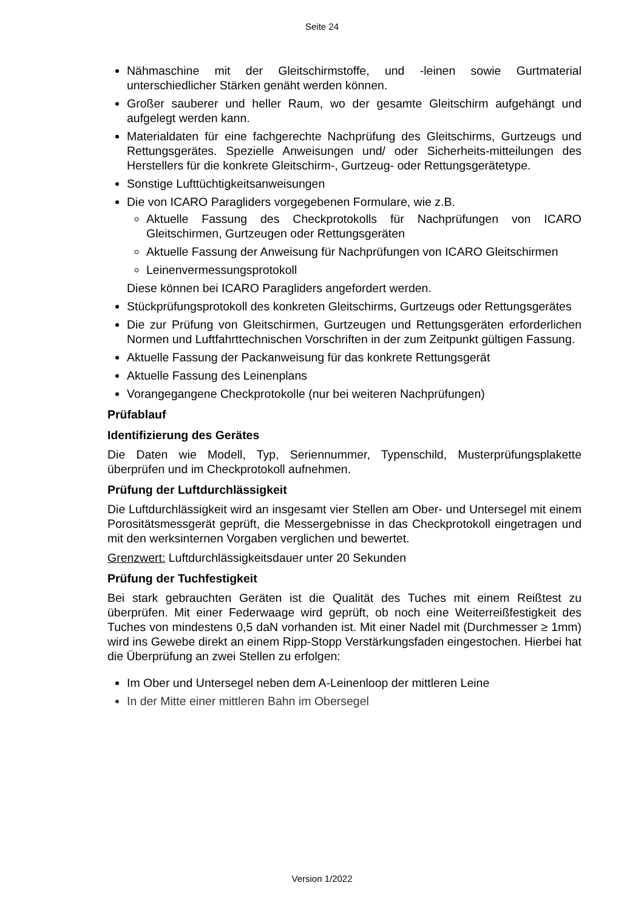Seite 24
Nähmaschine mit der Gleitschirmstoffe, und -leinen sowie Gurtmaterial unterschiedlicher Stärken genäht werden können.
Großer sauberer und heller Raum, wo der gesamte Gleitschirm aufgehängt und aufgelegt werden kann.
Materialdaten für eine fachgerechte Nachprüfung des Gleitschirms, Gurtzeugs und Rettungsgerätes. Spezielle Anweisungen und/ oder Sicherheits-mitteilungen des Herstellers für die konkrete Gleitschirm-, Gurtzeug- oder Rettungsgerätetype.
Sonstige Lufttüchtigkeitsanweisungen
Die von ICARO Paragliders vorgegebenen Formulare, wie z.B.
Aktuelle Fassung des Checkprotokolls für Nachprüfungen von ICARO Gleitschirmen, Gurtzeugen oder Rettungsgeräten
Aktuelle Fassung der Anweisung für Nachprüfungen von ICARO Gleitschirmen
Leinenvermessungsprotokoll
Diese können bei ICARO Paragliders angefordert werden.
Stückprüfungsprotokoll des konkreten Gleitschirms, Gurtzeugs oder Rettungsgerätes
Die zur Prüfung von Gleitschirmen, Gurtzeugen und Rettungsgeräten erforderlichen Normen und Luftfahrttechnischen Vorschriften in der zum Zeitpunkt gültigen Fassung.
Aktuelle Fassung der Packanweisung für das konkrete Rettungsgerät
Aktuelle Fassung des Leinenplans
Vorangegangene Checkprotokolle (nur bei weiteren Nachprüfungen)
Prüfablauf
Identifizierung des Gerätes
Die Daten wie Modell, Typ, Seriennummer, Typenschild, Musterprüfungsplakette überprüfen und im Checkprotokoll aufnehmen.
Prüfung der Luftdurchlässigkeit
Die Luftdurchlässigkeit wird an insgesamt vier Stellen am Ober- und Untersegel mit einem Porositätsmessgerät geprüft, die Messergebnisse in das Checkprotokoll eingetragen und mit den werksinternen Vorgaben verglichen und bewertet.
Grenzwert: Luftdurchlässigkeitsdauer unter 20 Sekunden
Prüfung der Tuchfestigkeit
Bei stark gebrauchten Geräten ist die Qualität des Tuches mit einem Reißtest zu überprüfen. Mit einer Federwaage wird geprüft, ob noch eine Weiterreißfestigkeit des Tuches von mindestens 0,5 daN vorhanden ist. Mit einer Nadel mit (Durchmesser ≥ 1mm) wird ins Gewebe direkt an einem Ripp-Stopp Verstärkungsfaden eingestochen. Hierbei hat die Überprüfung an zwei Stellen zu erfolgen:
Im Ober und Untersegel neben dem A-Leinenloop der mittleren Leine
In der Mitte einer mittleren Bahn im Obersegel
Version 1/2022